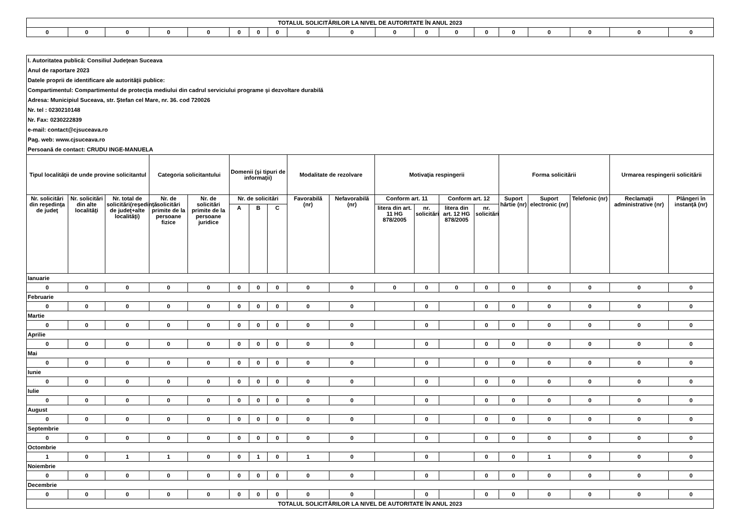| TOTALUL SOLICITĂRILOR LA NIVEL DE AUTORITATE ÎN ANUL 2023 | | | | | | | | | | | | | | | | | | |
| 0 | 0 | 0 | 0 | 0 | 0 | 0 | 0 | 0 | 0 | 0 | 0 | 0 | 0 | 0 | 0 | 0 | 0 | 0 |
| I. Autoritatea publică: Consiliul Judeţean Suceava | | | | | | | | | | | | | | | | | | |
| Anul de raportare 2023 | | | | | | | | | | | | | | | | | | |
| Datele proprii de identificare ale autorităţii publice: | | | | | | | | | | | | | | | | | | |
| Compartimentul: Compartimentul de protecţia mediului din cadrul serviciului programe şi dezvoltare durabilă | | | | | | | | | | | | | | | | | | |
| Adresa: Municipiul Suceava, str. Ştefan cel Mare, nr. 36. cod 720026 | | | | | | | | | | | | | | | | | | |
| Nr. tel : 0230210148 | | | | | | | | | | | | | | | | | | |
| Nr. Fax: 0230222839 | | | | | | | | | | | | | | | | | | |
| e-mail: contact@cjsuceava.ro | | | | | | | | | | | | | | | | | | |
| Pag. web: www.cjsuceava.ro | | | | | | | | | | | | | | | | | | |
| Persoană de contact: CRUDU INGE-MANUELA | | | | | | | | | | | | | | | | | | |
| Tipul localităţii de unde provine solicitantul | | | Categoria solicitantului | | Domenii (şi tipuri de informaţii) | | | Modalitate de rezolvare | | Motivaţia respingerii | | | | Forma solicitării | | | Urmarea respingerii solicitării | |
| Nr. solicitări din reşedinţa de judeţ | Nr. solicitări din alte localităţi | Nr. total de solicitări(reşedinţă de judeţ+alte localităţi) | Nr. de solicitări primite de la persoane fizice | Nr. de solicitări primite de la persoane juridice | Nr. de solicitări | | | Favorabilă (nr) | Nefavorabilă (nr) | Conform art. 11 | | Conform art. 12 | | Suport hârtie (nr) | Suport electronic (nr) | Telefonic (nr) | Reclamaţii administrative (nr) | Plângeri în instanţă (nr) |
| | | | | | A | B | C | | | litera din art. 11 HG 878/2005 | nr. solicitări | litera din art. 12 HG 878/2005 | nr. solicitări | | | | | |
| Ianuarie | | | | | | | | | | | | | | | | | | |
| 0 | 0 | 0 | 0 | 0 | 0 | 0 | 0 | 0 | 0 | 0 | 0 | 0 | 0 | 0 | 0 | 0 | 0 | 0 |
| Februarie | | | | | | | | | | | | | | | | | | |
| 0 | 0 | 0 | 0 | 0 | 0 | 0 | 0 | 0 | 0 | | 0 | | 0 | 0 | 0 | 0 | 0 | 0 |
| Martie | | | | | | | | | | | | | | | | | | |
| 0 | 0 | 0 | 0 | 0 | 0 | 0 | 0 | 0 | 0 | | 0 | | 0 | 0 | 0 | 0 | 0 | 0 |
| Aprilie | | | | | | | | | | | | | | | | | | |
| 0 | 0 | 0 | 0 | 0 | 0 | 0 | 0 | 0 | 0 | | 0 | | 0 | 0 | 0 | 0 | 0 | 0 |
| Mai | | | | | | | | | | | | | | | | | | |
| 0 | 0 | 0 | 0 | 0 | 0 | 0 | 0 | 0 | 0 | | 0 | | 0 | 0 | 0 | 0 | 0 | 0 |
| Iunie | | | | | | | | | | | | | | | | | | |
| 0 | 0 | 0 | 0 | 0 | 0 | 0 | 0 | 0 | 0 | | 0 | | 0 | 0 | 0 | 0 | 0 | 0 |
| Iulie | | | | | | | | | | | | | | | | | | |
| 0 | 0 | 0 | 0 | 0 | 0 | 0 | 0 | 0 | 0 | | 0 | | 0 | 0 | 0 | 0 | 0 | 0 |
| August | | | | | | | | | | | | | | | | | | |
| 0 | 0 | 0 | 0 | 0 | 0 | 0 | 0 | 0 | 0 | | 0 | | 0 | 0 | 0 | 0 | 0 | 0 |
| Septembrie | | | | | | | | | | | | | | | | | | |
| 0 | 0 | 0 | 0 | 0 | 0 | 0 | 0 | 0 | 0 | | 0 | | 0 | 0 | 0 | 0 | 0 | 0 |
| Octombrie | | | | | | | | | | | | | | | | | | |
| 1 | 0 | 1 | 1 | 0 | 0 | 1 | 0 | 1 | 0 | | 0 | | 0 | 0 | 1 | 0 | 0 | 0 |
| Noiembrie | | | | | | | | | | | | | | | | | | |
| 0 | 0 | 0 | 0 | 0 | 0 | 0 | 0 | 0 | 0 | | 0 | | 0 | 0 | 0 | 0 | 0 | 0 |
| Decembrie | | | | | | | | | | | | | | | | | | |
| 0 | 0 | 0 | 0 | 0 | 0 | 0 | 0 | 0 | 0 | | 0 | | 0 | 0 | 0 | 0 | 0 | 0 |
| TOTALUL SOLICITĂRILOR LA NIVEL DE AUTORITATE ÎN ANUL 2023 | | | | | | | | | | | | | | | | | | |